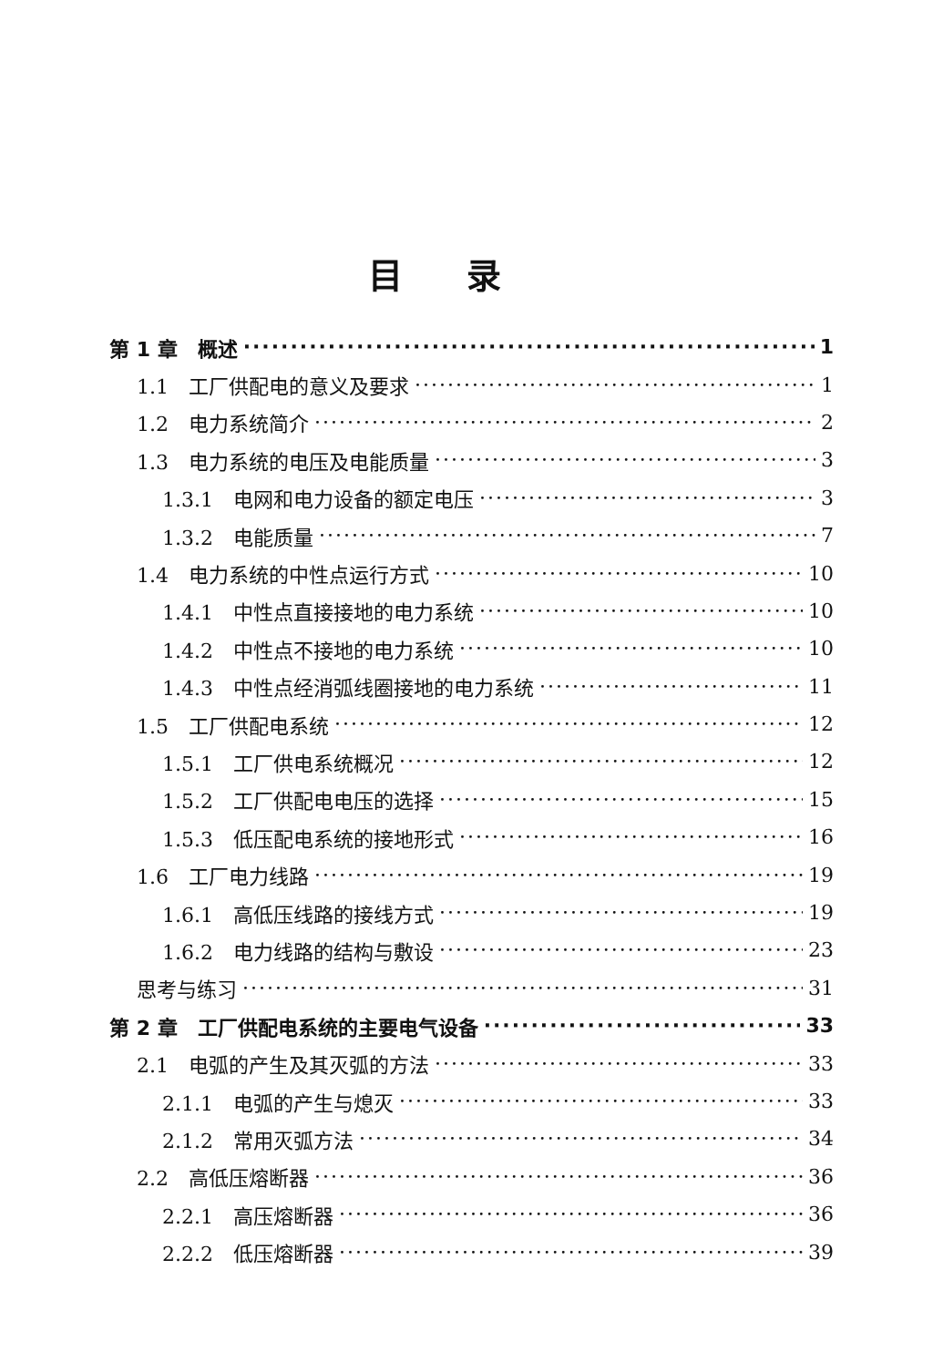目录
第 1 章　概述 1
1.1　工厂供配电的意义及要求 1
1.2　电力系统简介 2
1.3　电力系统的电压及电能质量 3
1.3.1　电网和电力设备的额定电压 3
1.3.2　电能质量 7
1.4　电力系统的中性点运行方式 10
1.4.1　中性点直接接地的电力系统 10
1.4.2　中性点不接地的电力系统 10
1.4.3　中性点经消弧线圈接地的电力系统 11
1.5　工厂供配电系统 12
1.5.1　工厂供电系统概况 12
1.5.2　工厂供配电电压的选择 15
1.5.3　低压配电系统的接地形式 16
1.6　工厂电力线路 19
1.6.1　高低压线路的接线方式 19
1.6.2　电力线路的结构与敷设 23
思考与练习 31
第 2 章　工厂供配电系统的主要电气设备 33
2.1　电弧的产生及其灭弧的方法 33
2.1.1　电弧的产生与熄灭 33
2.1.2　常用灭弧方法 34
2.2　高低压熔断器 36
2.2.1　高压熔断器 36
2.2.2　低压熔断器 39